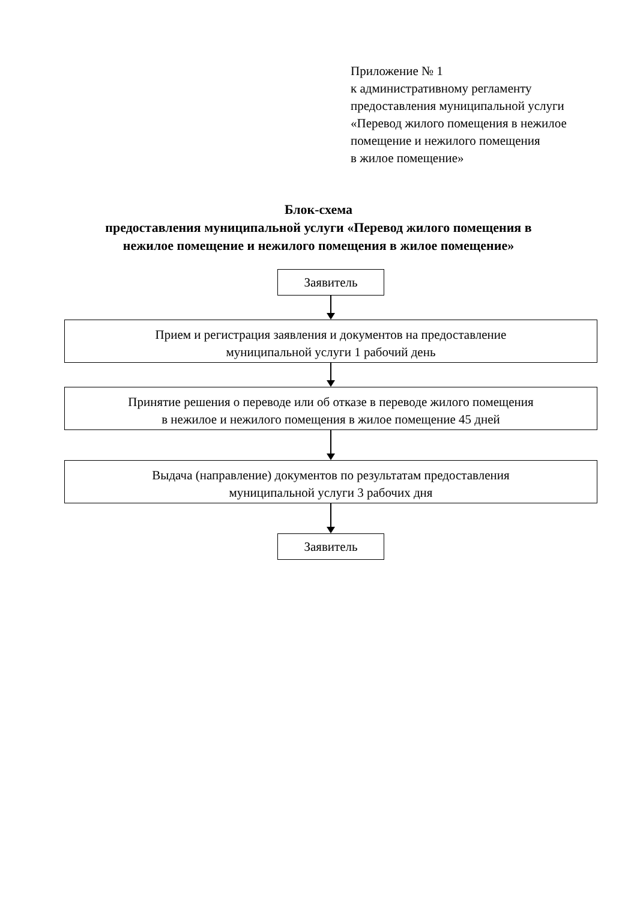Приложение № 1
к административному регламенту
предоставления муниципальной услуги
«Перевод жилого помещения в нежилое
помещение и нежилого помещения
в жилое помещение»
Блок-схема
предоставления муниципальной услуги «Перевод жилого помещения в
нежилое помещение и нежилого помещения в жилое помещение»
Заявитель
Прием и регистрация заявления и документов на предоставление
муниципальной услуги 1 рабочий день
Принятие решения о переводе или об отказе в переводе жилого помещения
в нежилое и нежилого помещения в жилое помещение 45 дней
Выдача (направление) документов по результатам предоставления
муниципальной услуги 3 рабочих дня
Заявитель